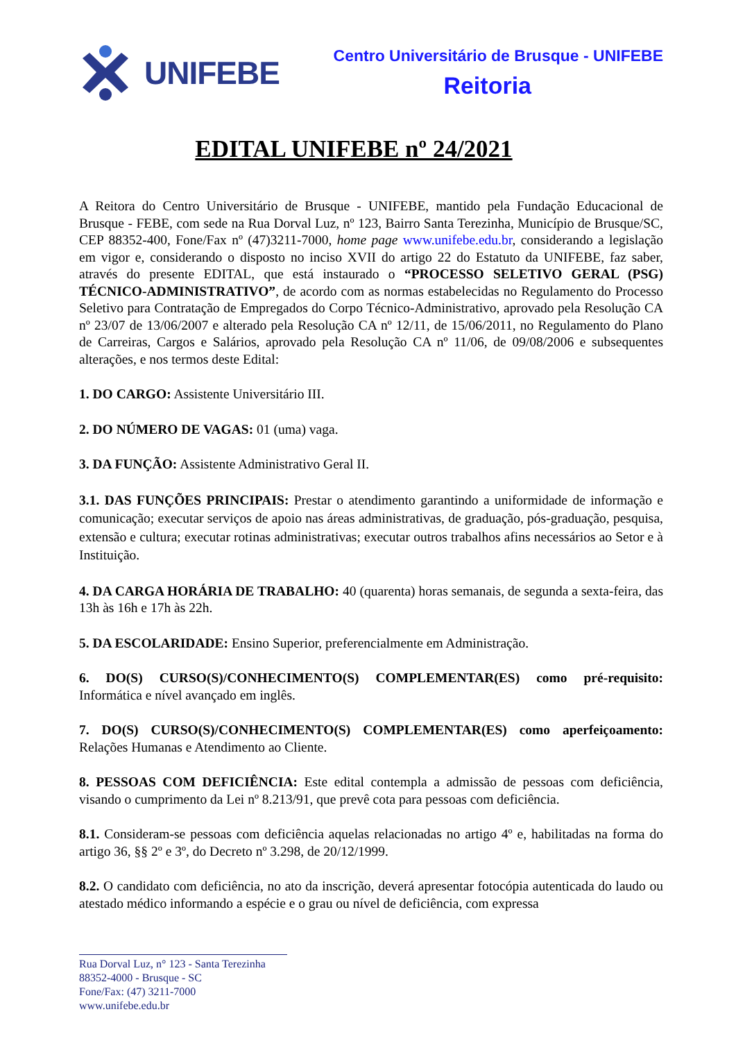UNIFEBE
Centro Universitário de Brusque - UNIFEBE
Reitoria
EDITAL UNIFEBE nº 24/2021
A Reitora do Centro Universitário de Brusque - UNIFEBE, mantido pela Fundação Educacional de Brusque - FEBE, com sede na Rua Dorval Luz, nº 123, Bairro Santa Terezinha, Município de Brusque/SC, CEP 88352-400, Fone/Fax nº (47)3211-7000, home page www.unifebe.edu.br, considerando a legislação em vigor e, considerando o disposto no inciso XVII do artigo 22 do Estatuto da UNIFEBE, faz saber, através do presente EDITAL, que está instaurado o “PROCESSO SELETIVO GERAL (PSG) TÉCNICO-ADMINISTRATIVO”, de acordo com as normas estabelecidas no Regulamento do Processo Seletivo para Contratação de Empregados do Corpo Técnico-Administrativo, aprovado pela Resolução CA nº 23/07 de 13/06/2007 e alterado pela Resolução CA nº 12/11, de 15/06/2011, no Regulamento do Plano de Carreiras, Cargos e Salários, aprovado pela Resolução CA nº 11/06, de 09/08/2006 e subsequentes alterações, e nos termos deste Edital:
1. DO CARGO: Assistente Universitário III.
2. DO NÚMERO DE VAGAS: 01 (uma) vaga.
3. DA FUNÇÃO: Assistente Administrativo Geral II.
3.1. DAS FUNÇÕES PRINCIPAIS: Prestar o atendimento garantindo a uniformidade de informação e comunicação; executar serviços de apoio nas áreas administrativas, de graduação, pós-graduação, pesquisa, extensão e cultura; executar rotinas administrativas; executar outros trabalhos afins necessários ao Setor e à Instituição.
4. DA CARGA HORÁRIA DE TRABALHO: 40 (quarenta) horas semanais, de segunda a sexta-feira, das 13h às 16h e 17h às 22h.
5. DA ESCOLARIDADE: Ensino Superior, preferencialmente em Administração.
6. DO(S) CURSO(S)/CONHECIMENTO(S) COMPLEMENTAR(ES) como pré-requisito: Informática e nível avançado em inglês.
7. DO(S) CURSO(S)/CONHECIMENTO(S) COMPLEMENTAR(ES) como aperfeiçoamento: Relações Humanas e Atendimento ao Cliente.
8. PESSOAS COM DEFICIÊNCIA: Este edital contempla a admissão de pessoas com deficiência, visando o cumprimento da Lei nº 8.213/91, que prevê cota para pessoas com deficiência.
8.1. Consideram-se pessoas com deficiência aquelas relacionadas no artigo 4º e, habilitadas na forma do artigo 36, §§ 2º e 3º, do Decreto nº 3.298, de 20/12/1999.
8.2. O candidato com deficiência, no ato da inscrição, deverá apresentar fotocópia autenticada do laudo ou atestado médico informando a espécie e o grau ou nível de deficiência, com expressa
Rua Dorval Luz, n° 123 - Santa Terezinha
88352-4000 - Brusque - SC
Fone/Fax: (47) 3211-7000
www.unifebe.edu.br